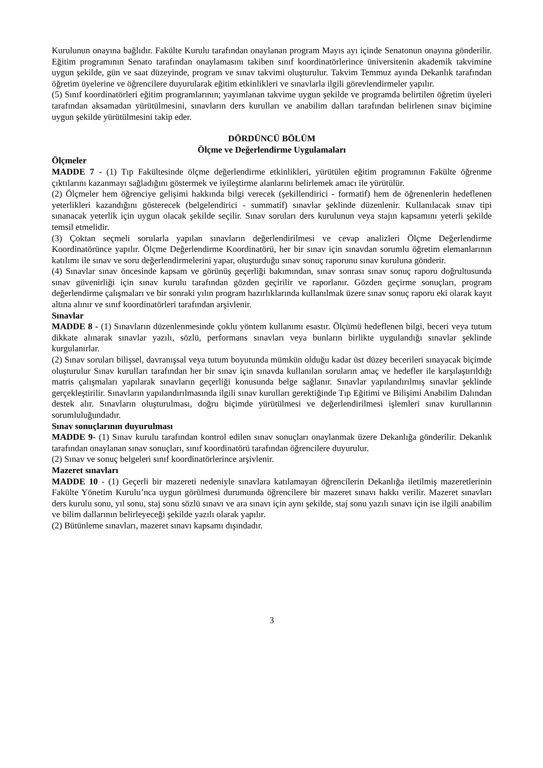Kurulunun onayına bağlıdır. Fakülte Kurulu tarafından onaylanan program Mayıs ayı içinde Senatonun onayına gönderilir. Eğitim programının Senato tarafından onaylamasını takiben sınıf koordinatörlerince üniversitenin akademik takvimine uygun şekilde, gün ve saat düzeyinde, program ve sınav takvimi oluşturulur. Takvim Temmuz ayında Dekanlık tarafından öğretim üyelerine ve öğrencilere duyurularak eğitim etkinlikleri ve sınavlarla ilgili görevlendirmeler yapılır.
(5) Sınıf koordinatörleri eğitim programlarının; yayımlanan takvime uygun şekilde ve programda belirtilen öğretim üyeleri tarafından aksamadan yürütülmesini, sınavların ders kurulları ve anabilim dalları tarafından belirlenen sınav biçimine uygun şekilde yürütülmesini takip eder.
DÖRDÜNCÜ BÖLÜM
Ölçme ve Değerlendirme Uygulamaları
Ölçmeler
MADDE 7 - (1) Tıp Fakültesinde ölçme değerlendirme etkinlikleri, yürütülen eğitim programının Fakülte öğrenme çıktılarını kazanmayı sağladığını göstermek ve iyileştirme alanlarını belirlemek amacı ile yürütülür.
(2) Ölçmeler hem öğrenciye gelişimi hakkında bilgi verecek (şekillendirici - formatif) hem de öğrenenlerin hedeflenen yeterlikleri kazandığını gösterecek (belgelendirici - summatif) sınavlar şeklinde düzenlenir. Kullanılacak sınav tipi sınanacak yeterlik için uygun olacak şekilde seçilir. Sınav soruları ders kurulunun veya stajın kapsamını yeterli şekilde temsil etmelidir.
(3) Çoktan seçmeli sorularla yapılan sınavların değerlendirilmesi ve cevap analizleri Ölçme Değerlendirme Koordinatörünce yapılır. Ölçme Değerlendirme Koordinatörü, her bir sınav için sınavdan sorumlu öğretim elemanlarının katılımı ile sınav ve soru değerlendirmelerini yapar, oluşturduğu sınav sonuç raporunu sınav kuruluna gönderir.
(4) Sınavlar sınav öncesinde kapsam ve görünüş geçerliği bakımından, sınav sonrası sınav sonuç raporu doğrultusunda sınav güvenirliği için sınav kurulu tarafından gözden geçirilir ve raporlanır. Gözden geçirme sonuçları, program değerlendirme çalışmaları ve bir sonraki yılın program hazırlıklarında kullanılmak üzere sınav sonuç raporu eki olarak kayıt altına alınır ve sınıf koordinatörleri tarafından arşivlenir.
Sınavlar
MADDE 8 - (1) Sınavların düzenlenmesinde çoklu yöntem kullanımı esastır. Ölçümü hedeflenen bilgi, beceri veya tutum dikkate alınarak sınavlar yazılı, sözlü, performans sınavları veya bunların birlikte uygulandığı sınavlar şeklinde kurgulanırlar.
(2) Sınav soruları bilişsel, davranışsal veya tutum boyutunda mümkün olduğu kadar üst düzey becerileri sınayacak biçimde oluşturulur Sınav kurulları tarafından her bir sınav için sınavda kullanılan soruların amaç ve hedefler ile karşılaştırıldığı matris çalışmaları yapılarak sınavların geçerliği konusunda belge sağlanır. Sınavlar yapılandırılmış sınavlar şeklinde gerçekleştirilir. Sınavların yapılandırılmasında ilgili sınav kurulları gerektiğinde Tıp Eğitimi ve Bilişimi Anabilim Dalından destek alır. Sınavların oluşturulması, doğru biçimde yürütülmesi ve değerlendirilmesi işlemleri sınav kurullarının sorumluluğundadır.
Sınav sonuçlarının duyurulması
MADDE 9- (1) Sınav kurulu tarafından kontrol edilen sınav sonuçları onaylanmak üzere Dekanlığa gönderilir. Dekanlık tarafından onaylanan sınav sonuçları, sınıf koordinatörü tarafından öğrencilere duyurulur.
(2) Sınav ve sonuç belgeleri sınıf koordinatörlerince arşivlenir.
Mazeret sınavları
MADDE 10 - (1) Geçerli bir mazereti nedeniyle sınavlara katılamayan öğrencilerin Dekanlığa iletilmiş mazeretlerinin Fakülte Yönetim Kurulu’nca uygun görülmesi durumunda öğrencilere bir mazeret sınavı hakkı verilir. Mazeret sınavları ders kurulu sonu, yıl sonu, staj sonu sözlü sınavı ve ara sınavı için aynı şekilde, staj sonu yazılı sınavı için ise ilgili anabilim ve bilim dallarının belirleyeceği şekilde yazılı olarak yapılır.
(2) Bütünleme sınavları, mazeret sınavı kapsamı dışındadır.
3